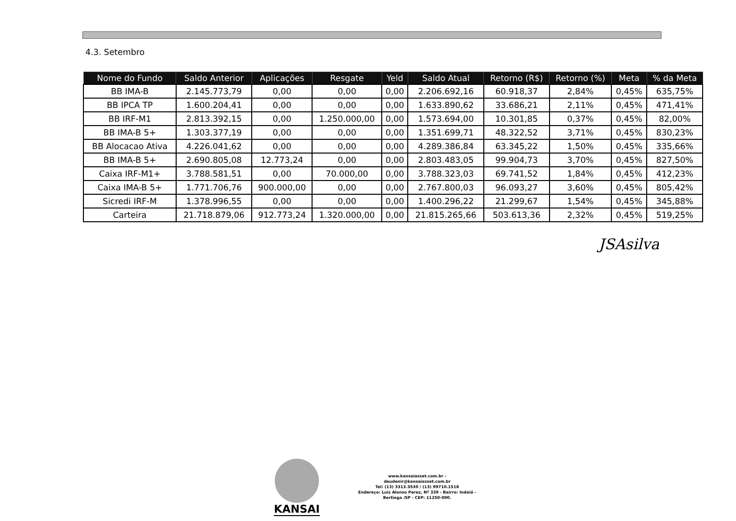4.3. Setembro
| Nome do Fundo | Saldo Anterior | Aplicações | Resgate | Yeld | Saldo Atual | Retorno (R$) | Retorno (%) | Meta | % da Meta |
| --- | --- | --- | --- | --- | --- | --- | --- | --- | --- |
| BB IMA-B | 2.145.773,79 | 0,00 | 0,00 | 0,00 | 2.206.692,16 | 60.918,37 | 2,84% | 0,45% | 635,75% |
| BB IPCA TP | 1.600.204,41 | 0,00 | 0,00 | 0,00 | 1.633.890,62 | 33.686,21 | 2,11% | 0,45% | 471,41% |
| BB IRF-M1 | 2.813.392,15 | 0,00 | 1.250.000,00 | 0,00 | 1.573.694,00 | 10.301,85 | 0,37% | 0,45% | 82,00% |
| BB IMA-B 5+ | 1.303.377,19 | 0,00 | 0,00 | 0,00 | 1.351.699,71 | 48.322,52 | 3,71% | 0,45% | 830,23% |
| BB Alocacao Ativa | 4.226.041,62 | 0,00 | 0,00 | 0,00 | 4.289.386,84 | 63.345,22 | 1,50% | 0,45% | 335,66% |
| BB IMA-B 5+ | 2.690.805,08 | 12.773,24 | 0,00 | 0,00 | 2.803.483,05 | 99.904,73 | 3,70% | 0,45% | 827,50% |
| Caixa IRF-M1+ | 3.788.581,51 | 0,00 | 70.000,00 | 0,00 | 3.788.323,03 | 69.741,52 | 1,84% | 0,45% | 412,23% |
| Caixa IMA-B 5+ | 1.771.706,76 | 900.000,00 | 0,00 | 0,00 | 2.767.800,03 | 96.093,27 | 3,60% | 0,45% | 805,42% |
| Sicredi IRF-M | 1.378.996,55 | 0,00 | 0,00 | 0,00 | 1.400.296,22 | 21.299,67 | 1,54% | 0,45% | 345,88% |
| Carteira | 21.718.879,06 | 912.773,24 | 1.320.000,00 | 0,00 | 21.815.265,66 | 503.613,36 | 2,32% | 0,45% | 519,25% |
JSAsilva
KANSAI
www.kansaiasset.com.br -
daudenir@kansaiasset.com.br
Tel: (13) 3313.3530 / (13) 99710.1518
Endereço: Luiz Alonso Perez, Nº 339 - Bairro: Indaiá -
Bertioga /SP - CEP: 11250-000.